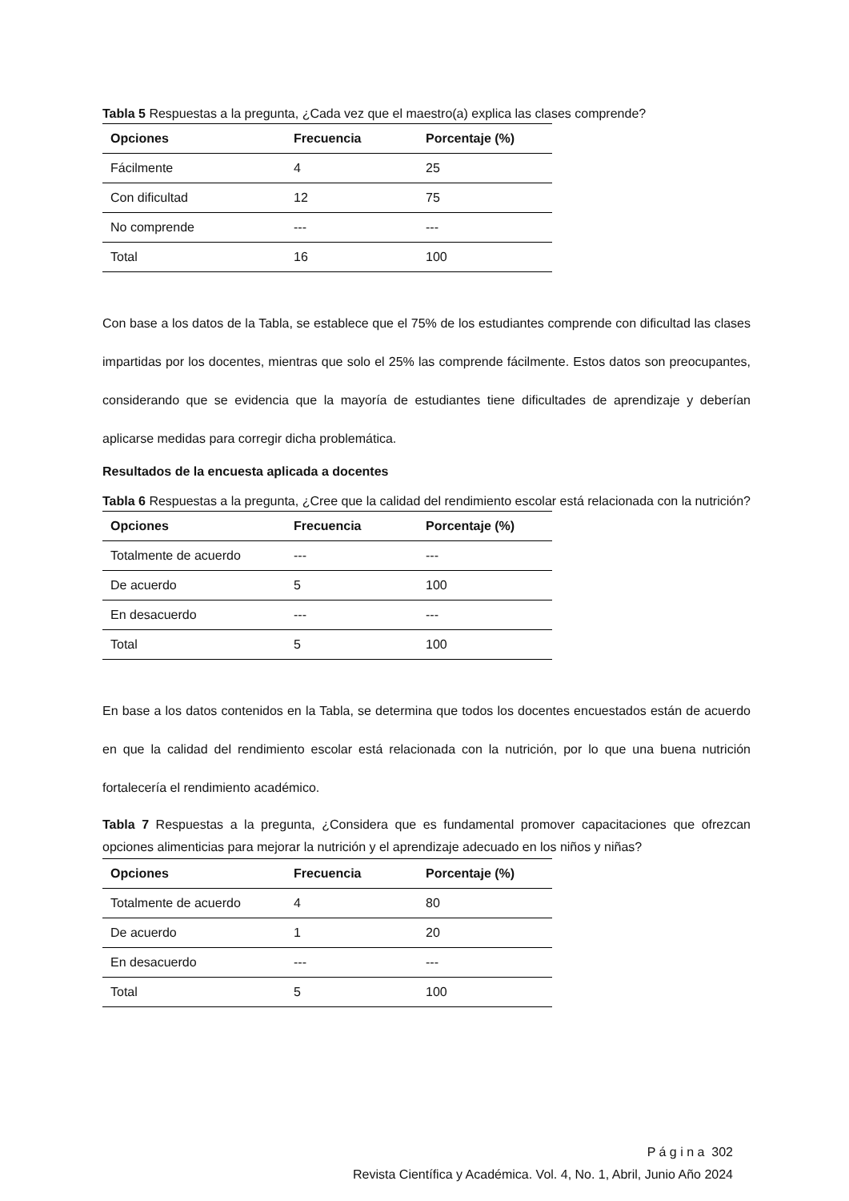Tabla 5 Respuestas a la pregunta, ¿Cada vez que el maestro(a) explica las clases comprende?
| Opciones | Frecuencia | Porcentaje (%) |
| --- | --- | --- |
| Fácilmente | 4 | 25 |
| Con dificultad | 12 | 75 |
| No comprende | --- | --- |
| Total | 16 | 100 |
Con base a los datos de la Tabla, se establece que el 75% de los estudiantes comprende con dificultad las clases impartidas por los docentes, mientras que solo el 25% las comprende fácilmente. Estos datos son preocupantes, considerando que se evidencia que la mayoría de estudiantes tiene dificultades de aprendizaje y deberían aplicarse medidas para corregir dicha problemática.
Resultados de la encuesta aplicada a docentes
Tabla 6 Respuestas a la pregunta, ¿Cree que la calidad del rendimiento escolar está relacionada con la nutrición?
| Opciones | Frecuencia | Porcentaje (%) |
| --- | --- | --- |
| Totalmente de acuerdo | --- | --- |
| De acuerdo | 5 | 100 |
| En desacuerdo | --- | --- |
| Total | 5 | 100 |
En base a los datos contenidos en la Tabla, se determina que todos los docentes encuestados están de acuerdo en que la calidad del rendimiento escolar está relacionada con la nutrición, por lo que una buena nutrición fortalecería el rendimiento académico.
Tabla 7 Respuestas a la pregunta, ¿Considera que es fundamental promover capacitaciones que ofrezcan opciones alimenticias para mejorar la nutrición y el aprendizaje adecuado en los niños y niñas?
| Opciones | Frecuencia | Porcentaje (%) |
| --- | --- | --- |
| Totalmente de acuerdo | 4 | 80 |
| De acuerdo | 1 | 20 |
| En desacuerdo | --- | --- |
| Total | 5 | 100 |
P á g i n a 302
Revista Científica y Académica. Vol. 4, No. 1, Abril, Junio Año 2024